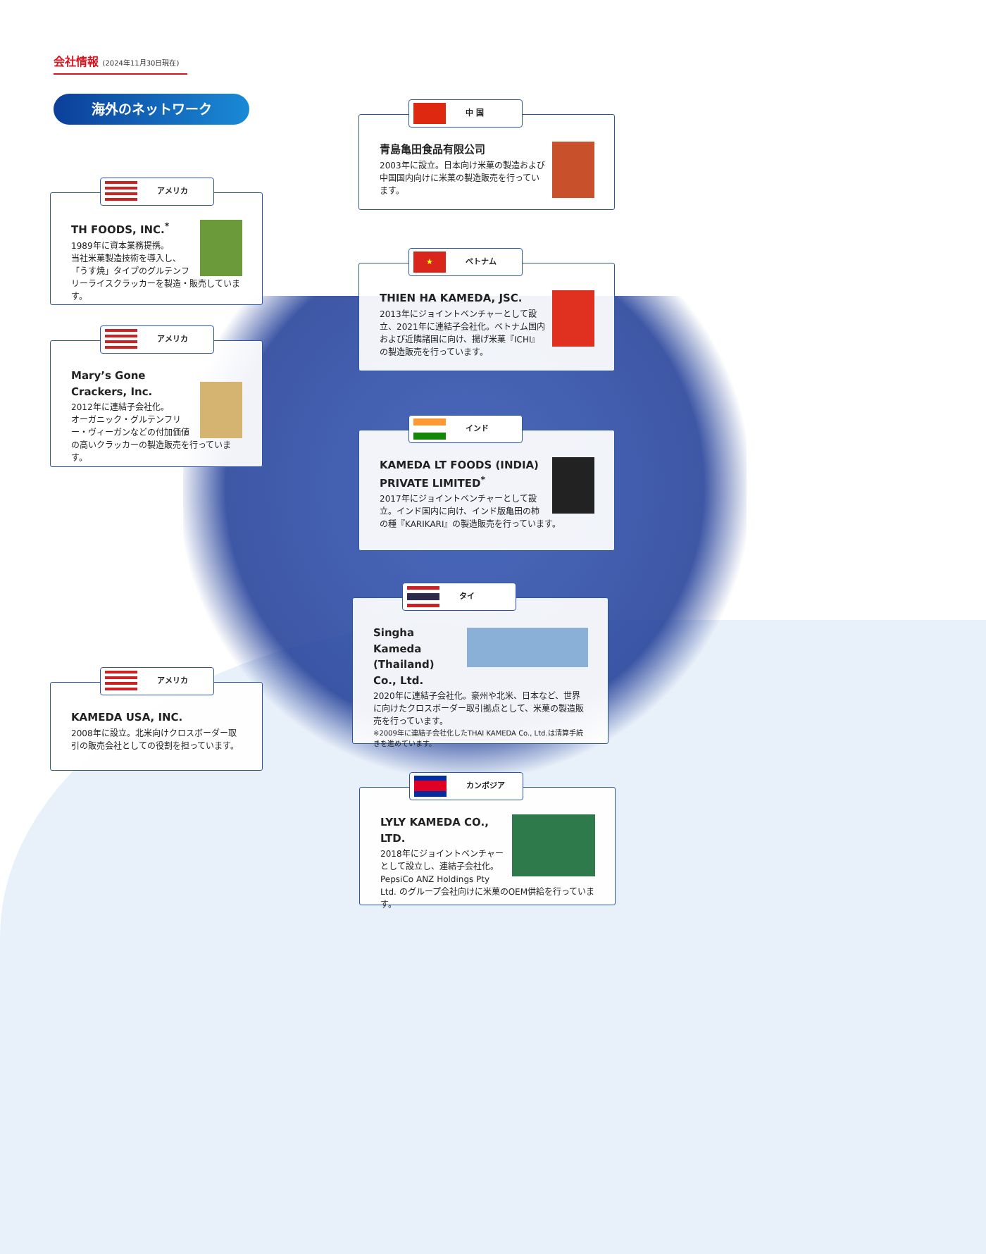会社情報 (2024年11月30日現在)
海外のネットワーク
アメリカ
TH FOODS, INC.<sup>*</sup>
1989年に資本業務提携。
当社米菓製造技術を導入し、「うす焼」タイプのグルテンフリーライスクラッカーを製造・販売しています。
アメリカ
Mary’s Gone Crackers, Inc.
2012年に連結子会社化。
オーガニック・グルテンフリー・ヴィーガンなどの付加価値の高いクラッカーの製造販売を行っています。
アメリカ
KAMEDA USA, INC.
2008年に設立。北米向けクロスボーダー取引の販売会社としての役割を担っています。
中 国
青島亀田食品有限公司
2003年に設立。日本向け米菓の製造および中国国内向けに米菓の製造販売を行っています。
★
ベトナム
THIEN HA KAMEDA, JSC.
2013年にジョイントベンチャーとして設立、2021年に連結子会社化。ベトナム国内および近隣諸国に向け、揚げ米菓『ICHI』の製造販売を行っています。
インド
KAMEDA LT FOODS (INDIA) PRIVATE LIMITED<sup>*</sup>
2017年にジョイントベンチャーとして設立。インド国内に向け、インド版亀田の柿の種『KARIKARI』の製造販売を行っています。
タイ
Singha Kameda (Thailand) Co., Ltd.
2020年に連結子会社化。豪州や北米、日本など、世界に向けたクロスボーダー取引拠点として、米菓の製造販売を行っています。
※2009年に連結子会社化したTHAI KAMEDA Co., Ltd.は清算手続きを進めています。
カンボジア
LYLY KAMEDA CO., LTD.
2018年にジョイントベンチャーとして設立し、連結子会社化。PepsiCo ANZ Holdings Pty Ltd. のグループ会社向けに米菓のOEM供給を行っています。